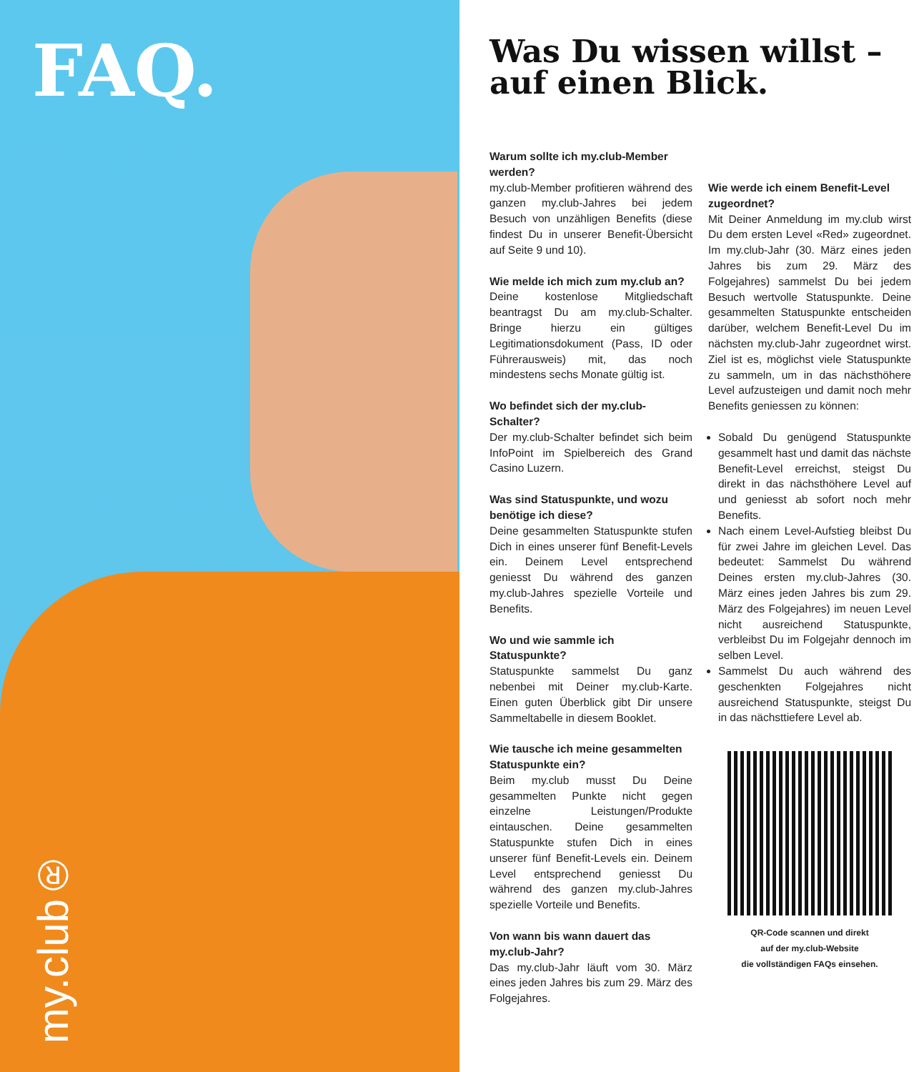FAQ.
my.club®
Was Du wissen willst – auf einen Blick.
Warum sollte ich my.club-Member werden?
my.club-Member profitieren während des ganzen my.club-Jahres bei jedem Besuch von unzähligen Benefits (diese findest Du in unserer Benefit-Übersicht auf Seite 9 und 10).
Wie melde ich mich zum my.club an?
Deine kostenlose Mitgliedschaft beantragst Du am my.club-Schalter. Bringe hierzu ein gültiges Legitimationsdokument (Pass, ID oder Führerausweis) mit, das noch mindestens sechs Monate gültig ist.
Wo befindet sich der my.club-Schalter?
Der my.club-Schalter befindet sich beim InfoPoint im Spielbereich des Grand Casino Luzern.
Was sind Statuspunkte, und wozu benötige ich diese?
Deine gesammelten Statuspunkte stufen Dich in eines unserer fünf Benefit-Levels ein. Deinem Level entsprechend geniesst Du während des ganzen my.club-Jahres spezielle Vorteile und Benefits.
Wo und wie sammle ich Statuspunkte?
Statuspunkte sammelst Du ganz nebenbei mit Deiner my.club-Karte. Einen guten Überblick gibt Dir unsere Sammeltabelle in diesem Booklet.
Wie tausche ich meine gesammelten Statuspunkte ein?
Beim my.club musst Du Deine gesammelten Punkte nicht gegen einzelne Leistungen/Produkte eintauschen. Deine gesammelten Statuspunkte stufen Dich in eines unserer fünf Benefit-Levels ein. Deinem Level entsprechend geniesst Du während des ganzen my.club-Jahres spezielle Vorteile und Benefits.
Von wann bis wann dauert das my.club-Jahr?
Das my.club-Jahr läuft vom 30. März eines jeden Jahres bis zum 29. März des Folgejahres.
Wie werde ich einem Benefit-Level zugeordnet?
Mit Deiner Anmeldung im my.club wirst Du dem ersten Level «Red» zugeordnet. Im my.club-Jahr (30. März eines jeden Jahres bis zum 29. März des Folgejahres) sammelst Du bei jedem Besuch wertvolle Statuspunkte. Deine gesammelten Statuspunkte entscheiden darüber, welchem Benefit-Level Du im nächsten my.club-Jahr zugeordnet wirst. Ziel ist es, möglichst viele Statuspunkte zu sammeln, um in das nächsthöhere Level aufzusteigen und damit noch mehr Benefits geniessen zu können:
Sobald Du genügend Statuspunkte gesammelt hast und damit das nächste Benefit-Level erreichst, steigst Du direkt in das nächsthöhere Level auf und geniesst ab sofort noch mehr Benefits.
Nach einem Level-Aufstieg bleibst Du für zwei Jahre im gleichen Level. Das bedeutet: Sammelst Du während Deines ersten my.club-Jahres (30. März eines jeden Jahres bis zum 29. März des Folgejahres) im neuen Level nicht ausreichend Statuspunkte, verbleibst Du im Folgejahr dennoch im selben Level.
Sammelst Du auch während des geschenkten Folgejahres nicht ausreichend Statuspunkte, steigst Du in das nächsttiefere Level ab.
QR-Code scannen und direkt
auf der my.club-Website
die vollständigen FAQs einsehen.